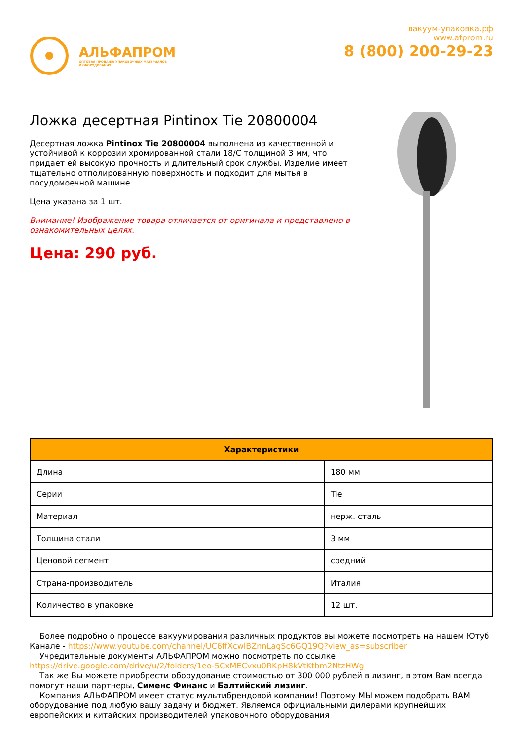АЛЬФАПРОМ
ОПТОВАЯ ПРОДАЖА УПАКОВОЧНЫХ МАТЕРИАЛОВ
И ОБОРУДОВАНИЯ
вакуум-упаковка.рф
www.afprom.ru
8 (800) 200-29-23
Ложка десертная Pintinox Tie 20800004
Десертная ложка Pintinox Tie 20800004 выполнена из качественной и устойчивой к коррозии хромированной стали 18/С толщиной 3 мм, что придает ей высокую прочность и длительный срок службы. Изделие имеет тщательно отполированную поверхность и подходит для мытья в посудомоечной машине.
Цена указана за 1 шт.
Внимание! Изображение товара отличается от оригинала и представлено в ознакомительных целях.
Цена: 290 руб.
| Характеристики | |
| --- | --- |
| Длина | 180 мм |
| Серии | Tie |
| Материал | нерж. сталь |
| Толщина стали | 3 мм |
| Ценовой сегмент | средний |
| Страна-производитель | Италия |
| Количество в упаковке | 12 шт. |
Более подробно о процессе вакуумирования различных продуктов вы можете посмотреть на нашем Ютуб Канале - https://www.youtube.com/channel/UC6ffXcwlBZnnLagSc6GQ19Q?view_as=subscriber
Учредительные документы АЛЬФАПРОМ можно посмотреть по ссылке https://drive.google.com/drive/u/2/folders/1eo-5CxMECvxu0RKpH8kVtKtbm2NtzHWg
Так же Вы можете приобрести оборудование стоимостью от 300 000 рублей в лизинг, в этом Вам всегда помогут наши партнеры, Сименс Финанс и Балтийский лизинг.
Компания АЛЬФАПРОМ имеет статус мультибрендовой компании! Поэтому МЫ можем подобрать ВАМ оборудование под любую вашу задачу и бюджет. Являемся официальными дилерами крупнейших европейских и китайских производителей упаковочного оборудования